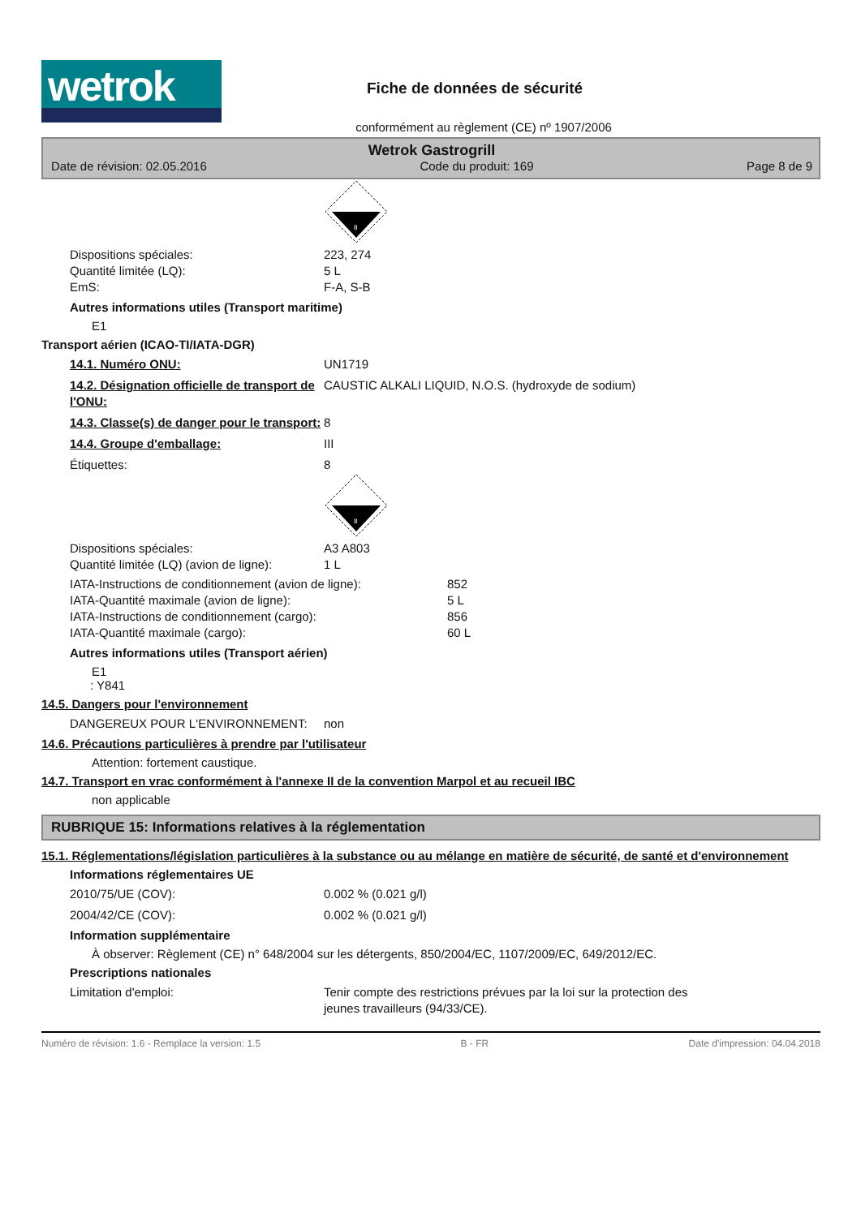wetrok
Fiche de données de sécurité
conformément au règlement (CE) nº 1907/2006
Wetrok Gastrogrill
Date de révision: 02.05.2016 Code du produit: 169 Page 8 de 9
8
Dispositions spéciales: 223, 274
Quantité limitée (LQ): 5 L
EmS: F-A, S-B
Autres informations utiles (Transport maritime)
E1
Transport aérien (ICAO-TI/IATA-DGR)
14.1. Numéro ONU: UN1719
14.2. Désignation officielle de transport de l'ONU: CAUSTIC ALKALI LIQUID, N.O.S. (hydroxyde de sodium)
14.3. Classe(s) de danger pour le transport: 8
14.4. Groupe d'emballage: III
Étiquettes: 8
8
Dispositions spéciales: A3 A803
Quantité limitée (LQ) (avion de ligne): 1 L
IATA-Instructions de conditionnement (avion de ligne): 852
IATA-Quantité maximale (avion de ligne): 5 L
IATA-Instructions de conditionnement (cargo): 856
IATA-Quantité maximale (cargo): 60 L
Autres informations utiles (Transport aérien)
E1
: Y841
14.5. Dangers pour l'environnement
DANGEREUX POUR L‘ENVIRONNEMENT: non
14.6. Précautions particulières à prendre par l'utilisateur
Attention: fortement caustique.
14.7. Transport en vrac conformément à l'annexe II de la convention Marpol et au recueil IBC
non applicable
RUBRIQUE 15: Informations relatives à la réglementation
15.1. Réglementations/législation particulières à la substance ou au mélange en matière de sécurité, de santé et d'environnement
Informations réglementaires UE
2010/75/UE (COV): 0.002 % (0.021 g/l)
2004/42/CE (COV): 0.002 % (0.021 g/l)
Information supplémentaire
À observer: Règlement (CE) n° 648/2004 sur les détergents, 850/2004/EC, 1107/2009/EC, 649/2012/EC.
Prescriptions nationales
Limitation d'emploi: Tenir compte des restrictions prévues par la loi sur la protection des jeunes travailleurs (94/33/CE).
Numéro de révision: 1.6 - Remplace la version: 1.5 B - FR Date d'impression: 04.04.2018